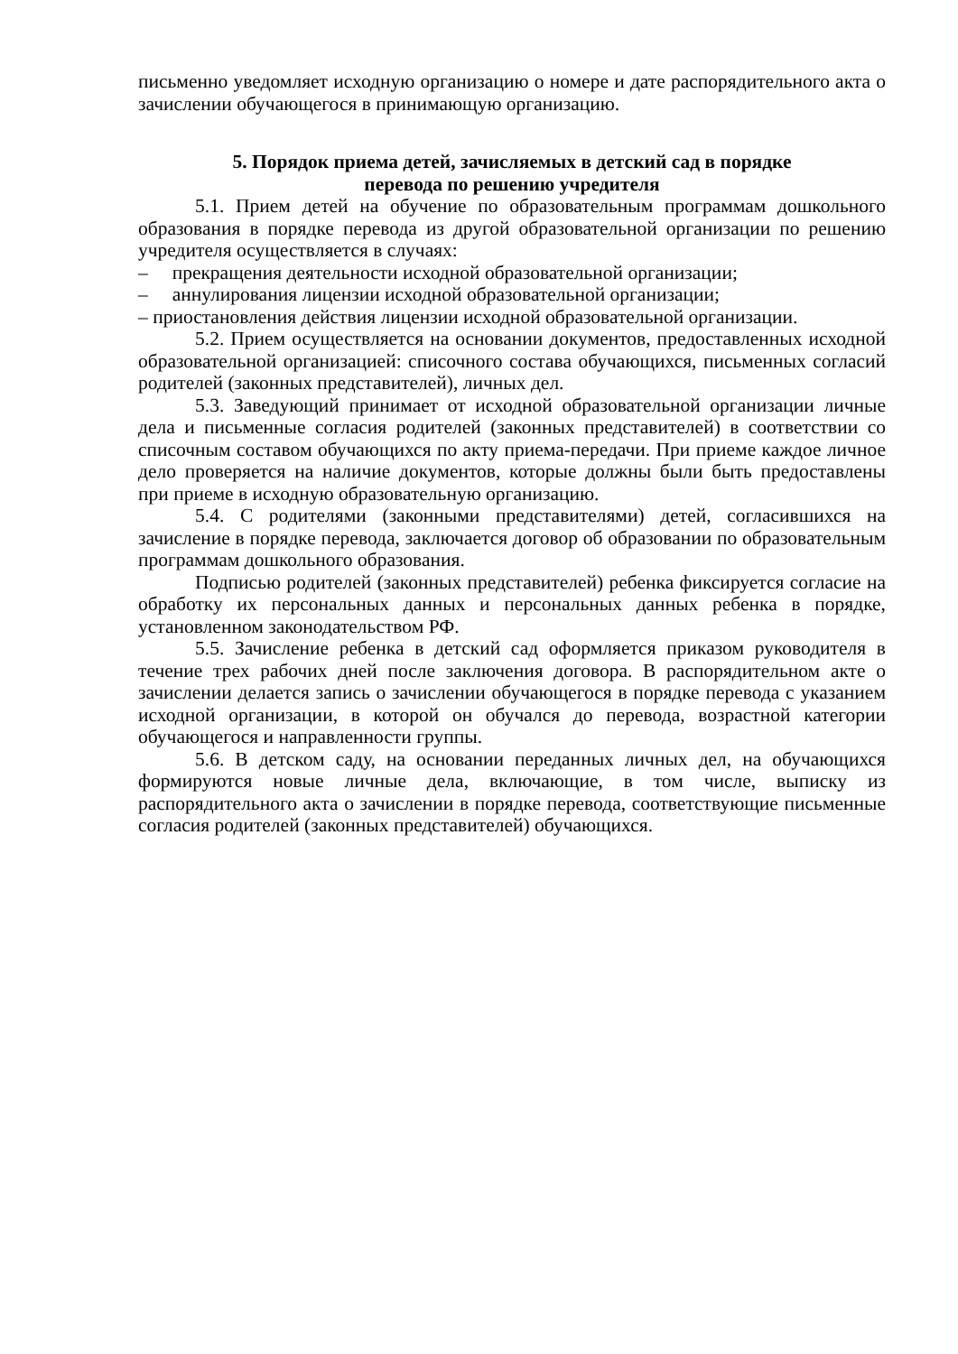письменно уведомляет исходную организацию о номере и дате распорядительного акта о зачислении обучающегося в принимающую организацию.
5. Порядок приема детей, зачисляемых в детский сад в порядке
перевода по решению учредителя
5.1. Прием детей на обучение по образовательным программам дошкольного образования в порядке перевода из другой образовательной организации по решению учредителя осуществляется в случаях:
– прекращения деятельности исходной образовательной организации;
– аннулирования лицензии исходной образовательной организации;
– приостановления действия лицензии исходной образовательной организации.
5.2. Прием осуществляется на основании документов, предоставленных исходной образовательной организацией: списочного состава обучающихся, письменных согласий родителей (законных представителей), личных дел.
5.3. Заведующий принимает от исходной образовательной организации личные дела и письменные согласия родителей (законных представителей) в соответствии со списочным составом обучающихся по акту приема-передачи. При приеме каждое личное дело проверяется на наличие документов, которые должны были быть предоставлены при приеме в исходную образовательную организацию.
5.4. С родителями (законными представителями) детей, согласившихся на зачисление в порядке перевода, заключается договор об образовании по образовательным программам дошкольного образования.
Подписью родителей (законных представителей) ребенка фиксируется согласие на обработку их персональных данных и персональных данных ребенка в порядке, установленном законодательством РФ.
5.5. Зачисление ребенка в детский сад оформляется приказом руководителя в течение трех рабочих дней после заключения договора. В распорядительном акте о зачислении делается запись о зачислении обучающегося в порядке перевода с указанием исходной организации, в которой он обучался до перевода, возрастной категории обучающегося и направленности группы.
5.6. В детском саду, на основании переданных личных дел, на обучающихся формируются новые личные дела, включающие, в том числе, выписку из распорядительного акта о зачислении в порядке перевода, соответствующие письменные согласия родителей (законных представителей) обучающихся.